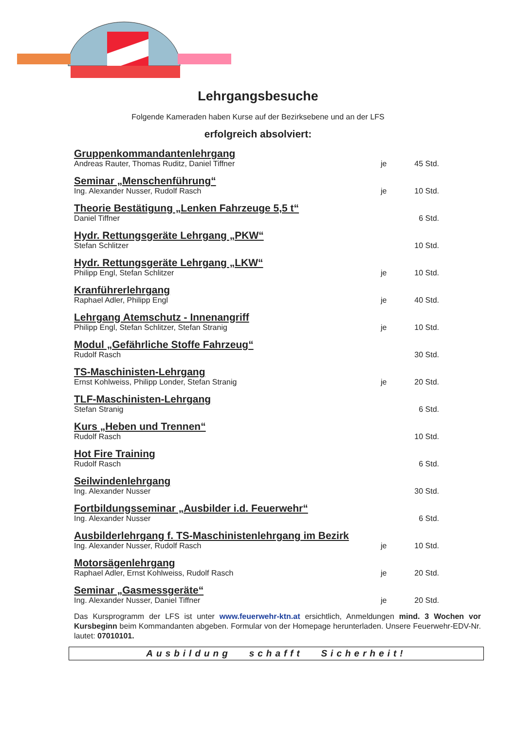Lehrgangsbesuche
Folgende Kameraden haben Kurse auf der Bezirksebene und an der LFS
erfolgreich absolviert:
Gruppenkommandantenlehrgang
Andreas Rauter, Thomas Ruditz, Daniel Tiffner je 45 Std.
Seminar „Menschenführung“
Ing. Alexander Nusser, Rudolf Rasch je 10 Std.
Theorie Bestätigung „Lenken Fahrzeuge 5,5 t“
Daniel Tiffner 6 Std.
Hydr. Rettungsgeräte Lehrgang „PKW“
Stefan Schlitzer 10 Std.
Hydr. Rettungsgeräte Lehrgang „LKW“
Philipp Engl, Stefan Schlitzer je 10 Std.
Kranführerlehrgang
Raphael Adler, Philipp Engl je 40 Std.
Lehrgang Atemschutz - Innenangriff
Philipp Engl, Stefan Schlitzer, Stefan Stranig je 10 Std.
Modul „Gefährliche Stoffe Fahrzeug“
Rudolf Rasch 30 Std.
TS-Maschinisten-Lehrgang
Ernst Kohlweiss, Philipp Londer, Stefan Stranig je 20 Std.
TLF-Maschinisten-Lehrgang
Stefan Stranig 6 Std.
Kurs „Heben und Trennen“
Rudolf Rasch 10 Std.
Hot Fire Training
Rudolf Rasch 6 Std.
Seilwindenlehrgang
Ing. Alexander Nusser 30 Std.
Fortbildungsseminar „Ausbilder i.d. Feuerwehr“
Ing. Alexander Nusser 6 Std.
Ausbilderlehrgang f. TS-Maschinistenlehrgang im Bezirk
Ing. Alexander Nusser, Rudolf Rasch je 10 Std.
Motorsägenlehrgang
Raphael Adler, Ernst Kohlweiss, Rudolf Rasch je 20 Std.
Seminar „Gasmessgeräte“
Ing. Alexander Nusser, Daniel Tiffner je 20 Std.
Das Kursprogramm der LFS ist unter www.feuerwehr-ktn.at ersichtlich, Anmeldungen mind. 3 Wochen vor Kursbeginn beim Kommandanten abgeben. Formular von der Homepage herunterladen. Unsere Feuerwehr-EDV-Nr. lautet: 07010101.
Ausbildung schafft Sicherheit!